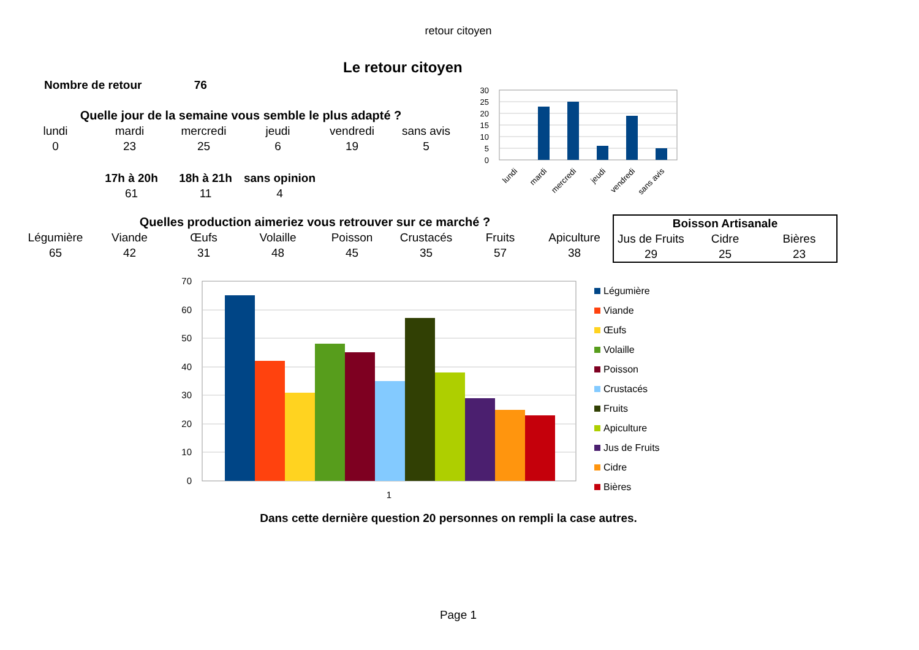retour citoyen
Le retour citoyen
Nombre de retour 76
| Quelle jour de la semaine vous semble le plus adapté ? | | | | | |
| --- | --- | --- | --- | --- | --- |
| lundi | mardi | mercredi | jeudi | vendredi | sans avis |
| 0 | 23 | 25 | 6 | 19 | 5 |
| 17h à 20h | 18h à 21h | sans opinion |
| --- | --- | --- |
| 61 | 11 | 4 |
| Quelles production aimeriez vous retrouver sur ce marché ? | | | | | | | |
| --- | --- | --- | --- | --- | --- | --- | --- |
| Légumière | Viande | Œufs | Volaille | Poisson | Crustacés | Fruits | Apiculture |
| 65 | 42 | 31 | 48 | 45 | 35 | 57 | 38 |
| Boisson Artisanale | | |
| --- | --- | --- |
| Jus de Fruits | Cidre | Bières |
| 29 | 25 | 23 |
30
25
20
15
10
5
0
lundi
mardi
mercredi
jeudi
vendredi
sans avis
70
60
50
40
30
20
10
0
1
Légumière
Viande
Œufs
Volaille
Poisson
Crustacés
Fruits
Apiculture
Jus de Fruits
Cidre
Bières
Dans cette dernière question 20 personnes on rempli la case autres.
Page 1